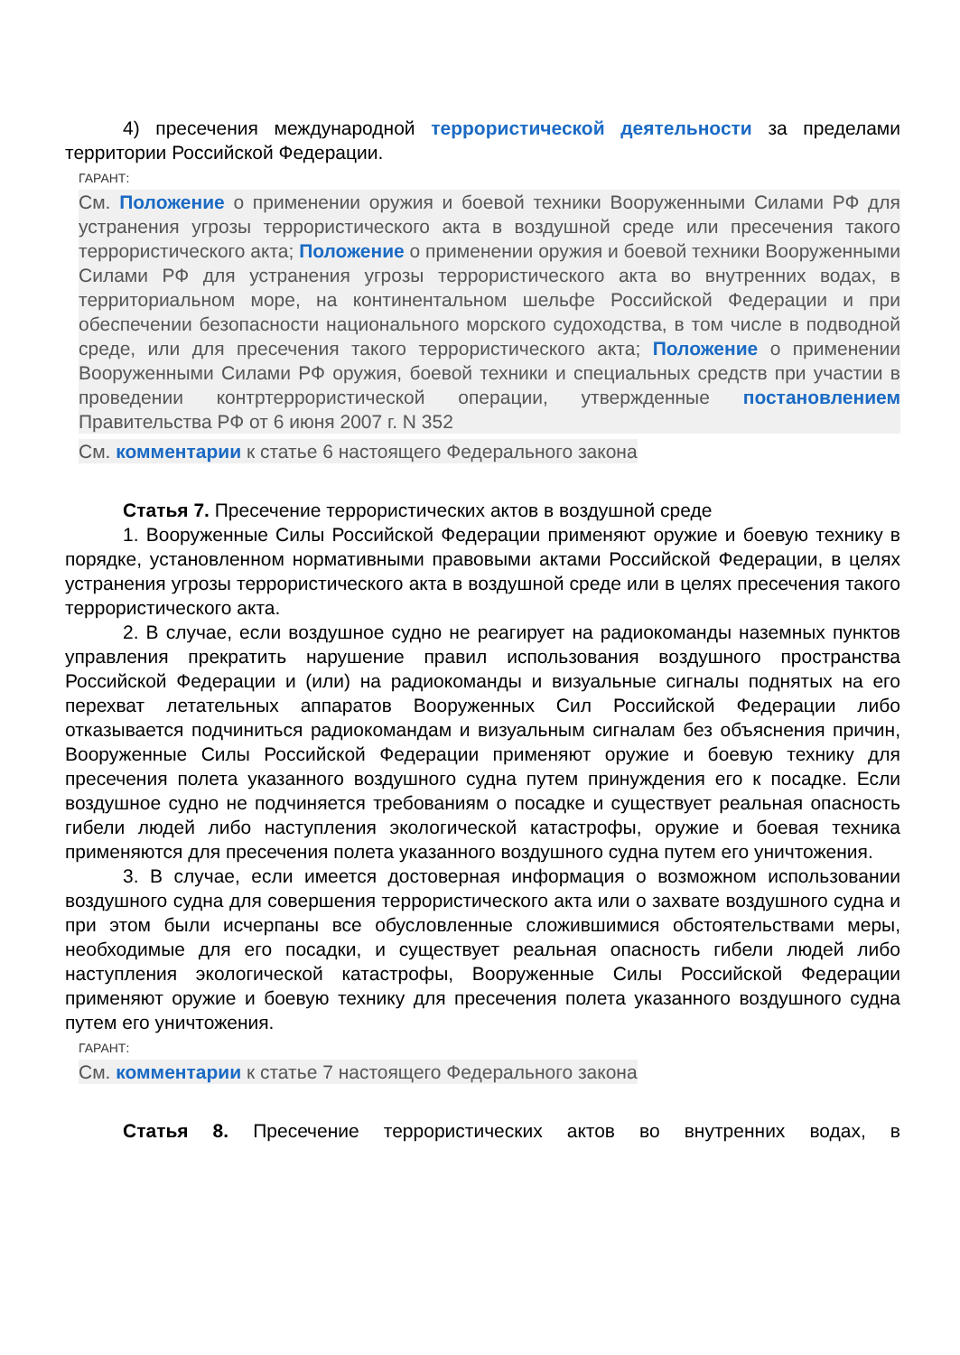4) пресечения международной террористической деятельности за пределами территории Российской Федерации.
ГАРАНТ:
См. Положение о применении оружия и боевой техники Вооруженными Силами РФ для устранения угрозы террористического акта в воздушной среде или пресечения такого террористического акта; Положение о применении оружия и боевой техники Вооруженными Силами РФ для устранения угрозы террористического акта во внутренних водах, в территориальном море, на континентальном шельфе Российской Федерации и при обеспечении безопасности национального морского судоходства, в том числе в подводной среде, или для пресечения такого террористического акта; Положение о применении Вооруженными Силами РФ оружия, боевой техники и специальных средств при участии в проведении контртеррористической операции, утвержденные постановлением Правительства РФ от 6 июня 2007 г. N 352
См. комментарии к статье 6 настоящего Федерального закона
Статья 7. Пресечение террористических актов в воздушной среде
1. Вооруженные Силы Российской Федерации применяют оружие и боевую технику в порядке, установленном нормативными правовыми актами Российской Федерации, в целях устранения угрозы террористического акта в воздушной среде или в целях пресечения такого террористического акта.
2. В случае, если воздушное судно не реагирует на радиокоманды наземных пунктов управления прекратить нарушение правил использования воздушного пространства Российской Федерации и (или) на радиокоманды и визуальные сигналы поднятых на его перехват летательных аппаратов Вооруженных Сил Российской Федерации либо отказывается подчиниться радиокомандам и визуальным сигналам без объяснения причин, Вооруженные Силы Российской Федерации применяют оружие и боевую технику для пресечения полета указанного воздушного судна путем принуждения его к посадке. Если воздушное судно не подчиняется требованиям о посадке и существует реальная опасность гибели людей либо наступления экологической катастрофы, оружие и боевая техника применяются для пресечения полета указанного воздушного судна путем его уничтожения.
3. В случае, если имеется достоверная информация о возможном использовании воздушного судна для совершения террористического акта или о захвате воздушного судна и при этом были исчерпаны все обусловленные сложившимися обстоятельствами меры, необходимые для его посадки, и существует реальная опасность гибели людей либо наступления экологической катастрофы, Вооруженные Силы Российской Федерации применяют оружие и боевую технику для пресечения полета указанного воздушного судна путем его уничтожения.
ГАРАНТ:
См. комментарии к статье 7 настоящего Федерального закона
Статья 8. Пресечение террористических актов во внутренних водах, в